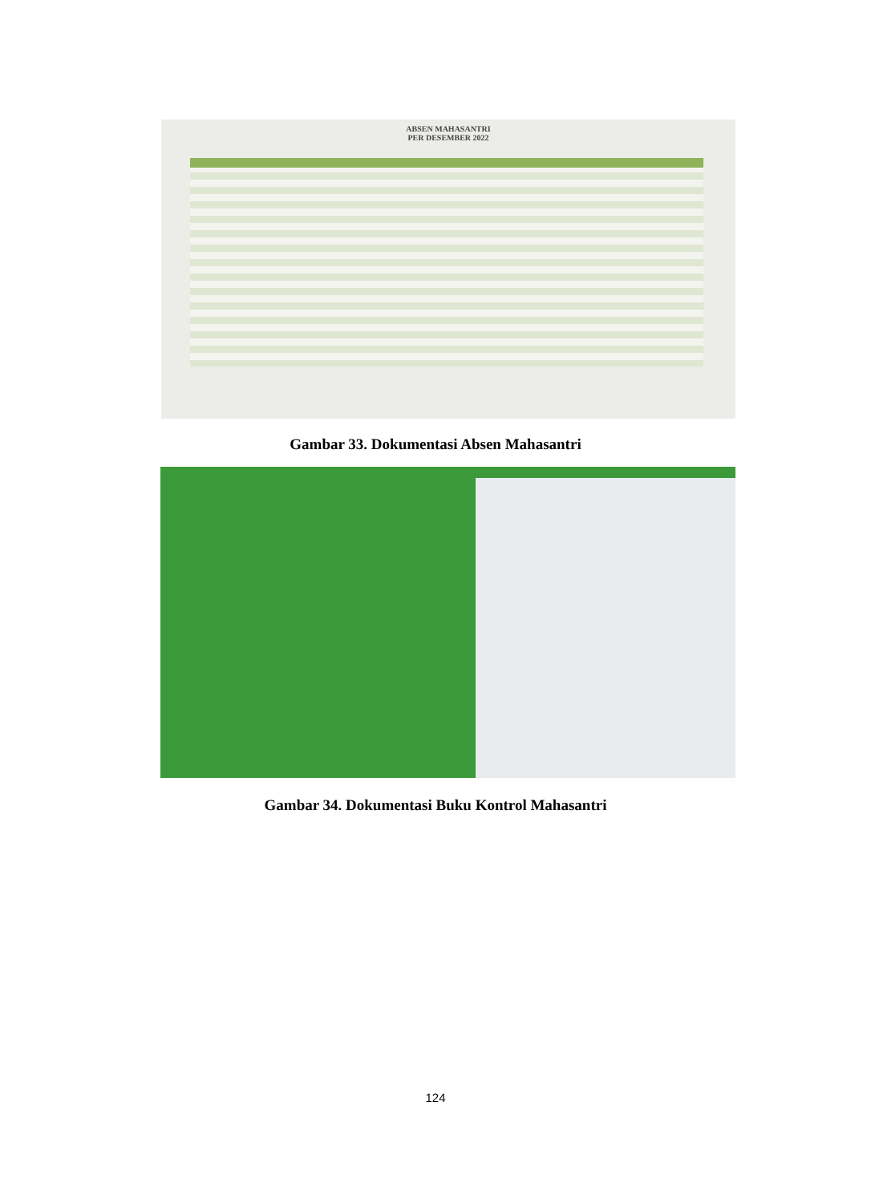ABSEN MAHASANTRI
PER DESEMBER 2022
Gambar 33. Dokumentasi Absen Mahasantri
Gambar 34. Dokumentasi Buku Kontrol Mahasantri
124